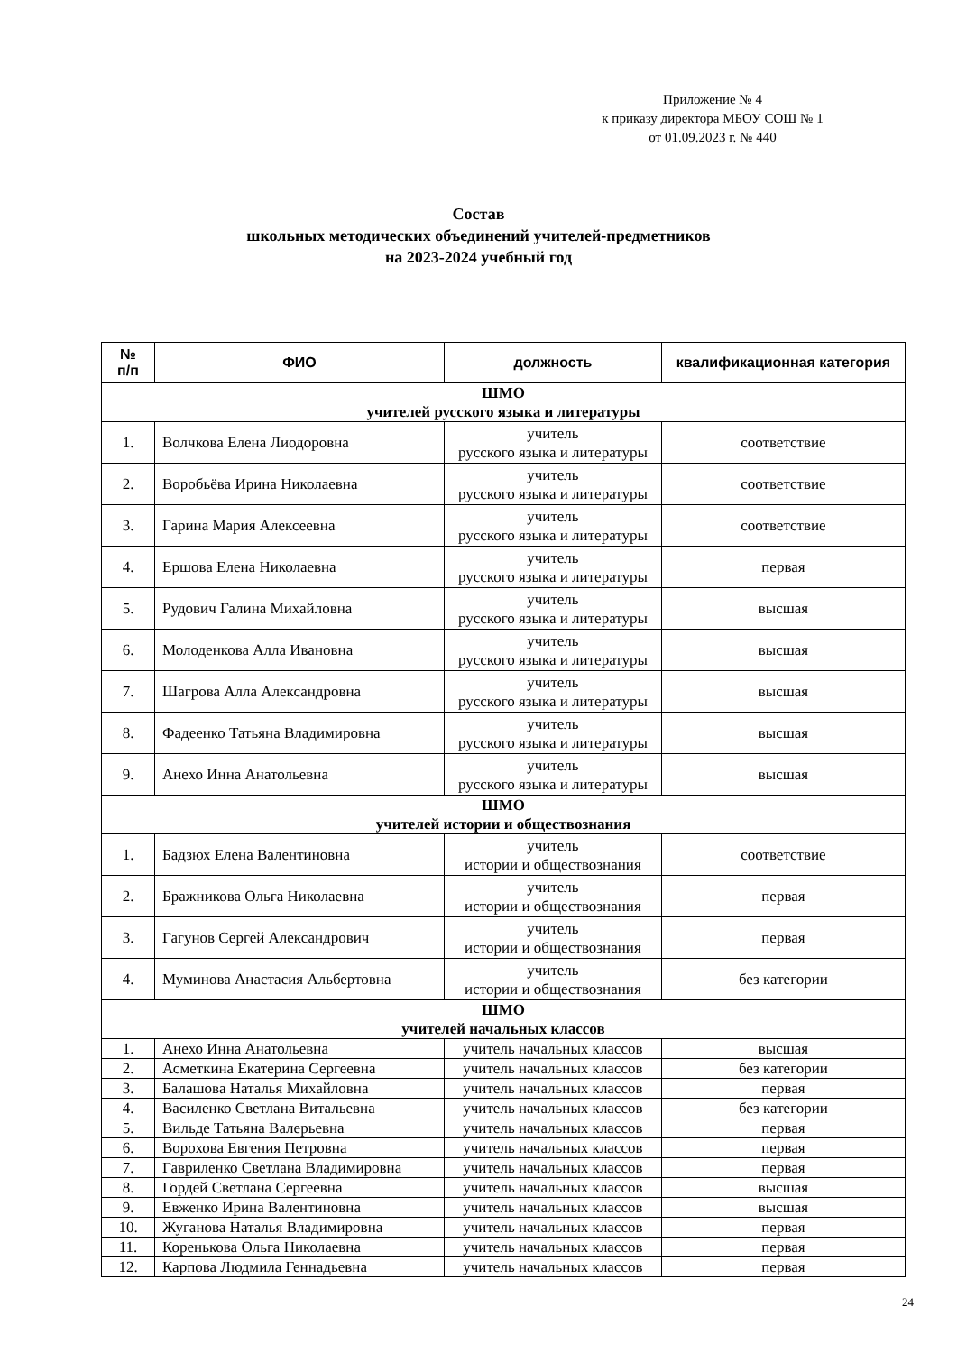Приложение № 4
к приказу директора МБОУ СОШ № 1
от 01.09.2023 г. № 440
Состав
школьных методических объединений учителей-предметников
на 2023-2024 учебный год
| № п/п | ФИО | должность | квалификационная категория |
| --- | --- | --- | --- |
| ШМО учителей русского языка и литературы | | | |
| 1. | Волчкова Елена Лиодоровна | учитель русского языка и литературы | соответствие |
| 2. | Воробьёва Ирина Николаевна | учитель русского языка и литературы | соответствие |
| 3. | Гарина Мария Алексеевна | учитель русского языка и литературы | соответствие |
| 4. | Ершова Елена Николаевна | учитель русского языка и литературы | первая |
| 5. | Рудович Галина Михайловна | учитель русского языка и литературы | высшая |
| 6. | Молоденкова Алла Ивановна | учитель русского языка и литературы | высшая |
| 7. | Шагрова Алла Александровна | учитель русского языка и литературы | высшая |
| 8. | Фадеенко Татьяна Владимировна | учитель русского языка и литературы | высшая |
| 9. | Анехо Инна Анатольевна | учитель русского языка и литературы | высшая |
| ШМО учителей истории и обществознания | | | |
| 1. | Бадзюх Елена Валентиновна | учитель истории и обществознания | соответствие |
| 2. | Бражникова Ольга Николаевна | учитель истории и обществознания | первая |
| 3. | Гагунов Сергей Александрович | учитель истории и обществознания | первая |
| 4. | Муминова Анастасия Альбертовна | учитель истории и обществознания | без категории |
| ШМО учителей начальных классов | | | |
| 1. | Анехо Инна Анатольевна | учитель начальных классов | высшая |
| 2. | Асметкина Екатерина Сергеевна | учитель начальных классов | без категории |
| 3. | Балашова Наталья Михайловна | учитель начальных классов | первая |
| 4. | Василенко Светлана Витальевна | учитель начальных классов | без категории |
| 5. | Вильде Татьяна Валерьевна | учитель начальных классов | первая |
| 6. | Ворохова Евгения Петровна | учитель начальных классов | первая |
| 7. | Гавриленко Светлана Владимировна | учитель начальных классов | первая |
| 8. | Гордей Светлана Сергеевна | учитель начальных классов | высшая |
| 9. | Евженко Ирина Валентиновна | учитель начальных классов | высшая |
| 10. | Жуганова Наталья Владимировна | учитель начальных классов | первая |
| 11. | Коренькова Ольга Николаевна | учитель начальных классов | первая |
| 12. | Карпова Людмила Геннадьевна | учитель начальных классов | первая |
24